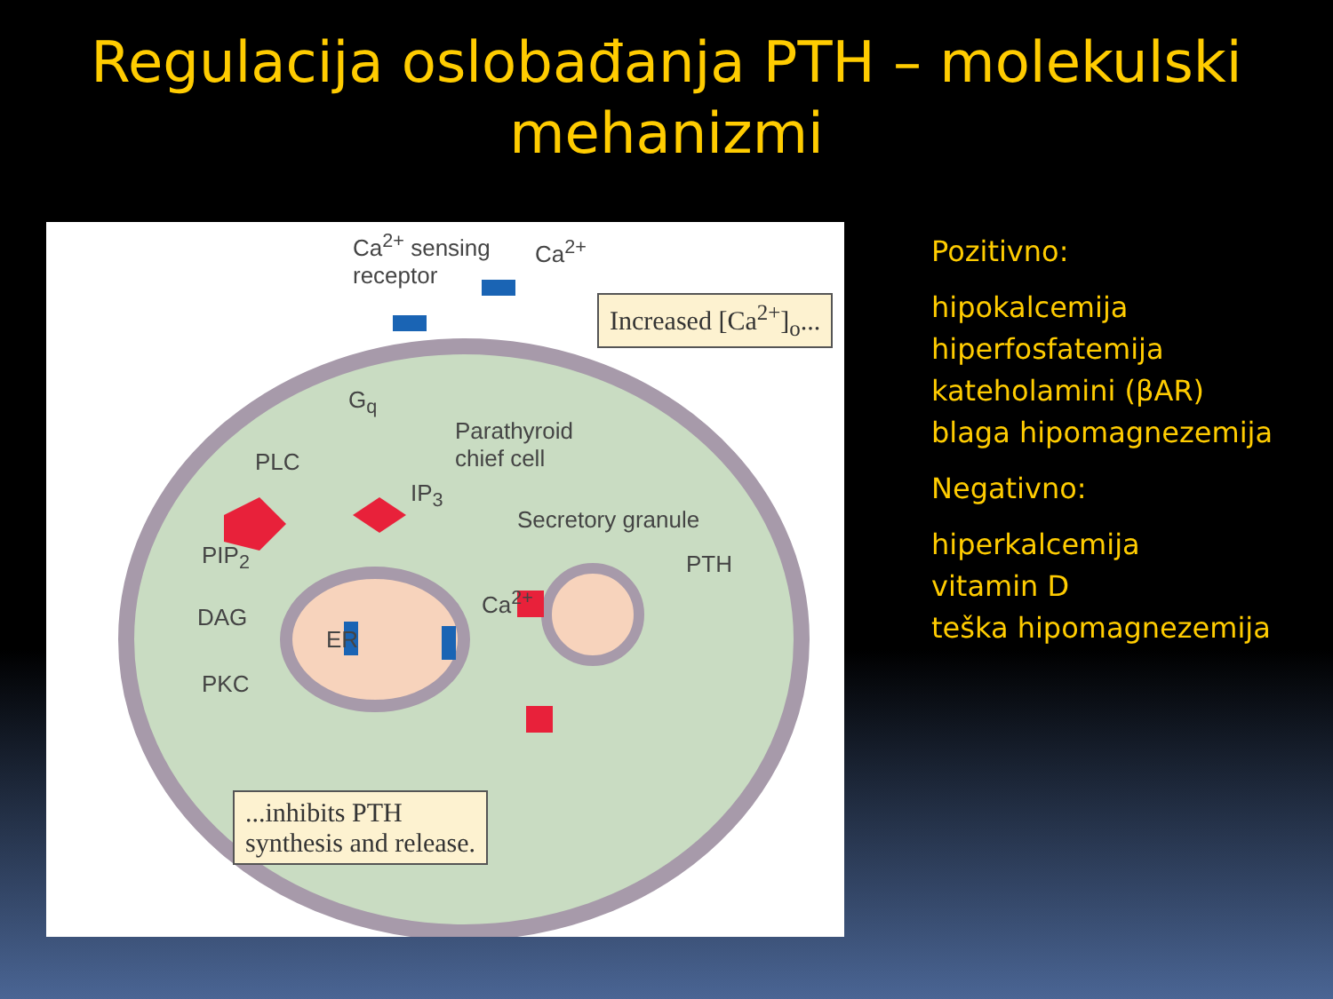Regulacija oslobađanja PTH – molekulski
mehanizmi
Ca<sup>2+</sup> sensing
receptor
Ca<sup>2+</sup>
Increased [Ca<sup>2+</sup>]<sub>o</sub>...
G<sub>q</sub>
PLC
Parathyroid
chief cell
IP<sub>3</sub>
Secretory granule
PIP<sub>2</sub> PTH
Ca<sup>2+</sup>
DAG
ER
PKC
...inhibits PTH
synthesis and release.
Pozitivno:
hipokalcemija
hiperfosfatemija
kateholamini (βAR)
blaga hipomagnezemija
Negativno:
hiperkalcemija
vitamin D
teška hipomagnezemija